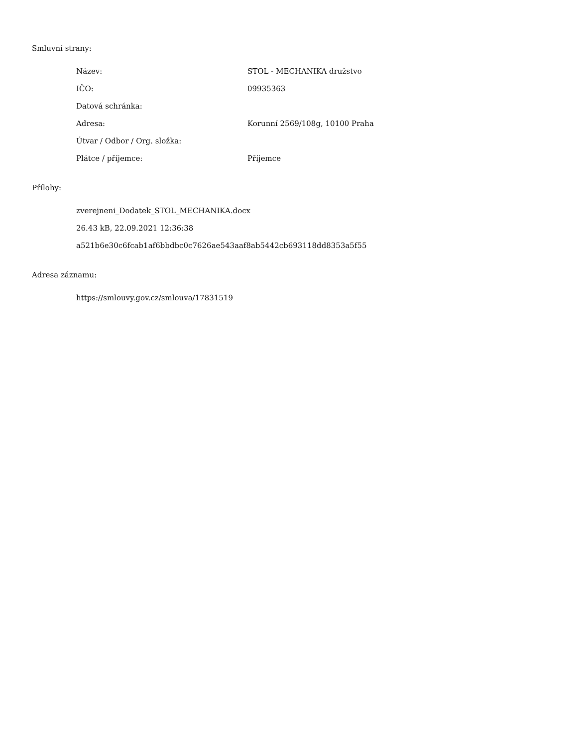Smluvní strany:
| Název: | STOL - MECHANIKA družstvo |
| IČO: | 09935363 |
| Datová schránka: | |
| Adresa: | Korunní 2569/108g, 10100 Praha |
| Útvar / Odbor / Org. složka: | |
| Plátce / příjemce: | Příjemce |
Přílohy:
zverejneni_Dodatek_STOL_MECHANIKA.docx
26.43 kB, 22.09.2021 12:36:38
a521b6e30c6fcab1af6bbdbc0c7626ae543aaf8ab5442cb693118dd8353a5f55
Adresa záznamu:
https://smlouvy.gov.cz/smlouva/17831519